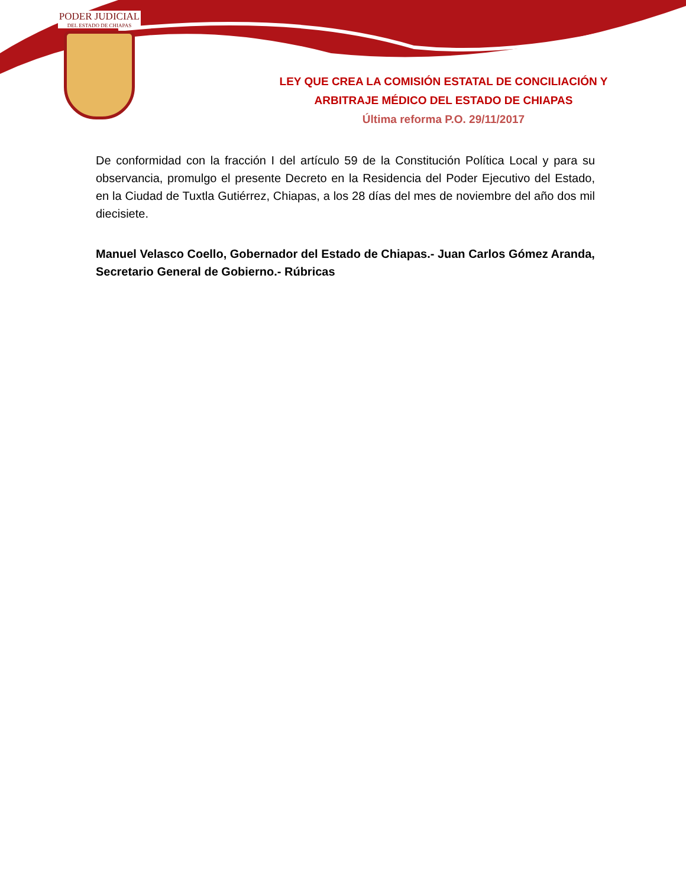PODER JUDICIAL
DEL ESTADO DE CHIAPAS
LEY QUE CREA LA COMISIÓN ESTATAL DE CONCILIACIÓN Y ARBITRAJE MÉDICO DEL ESTADO DE CHIAPAS
Última reforma P.O. 29/11/2017
De conformidad con la fracción I del artículo 59 de la Constitución Política Local y para su observancia, promulgo el presente Decreto en la Residencia del Poder Ejecutivo del Estado, en la Ciudad de Tuxtla Gutiérrez, Chiapas, a los 28 días del mes de noviembre del año dos mil diecisiete.
Manuel Velasco Coello, Gobernador del Estado de Chiapas.- Juan Carlos Gómez Aranda, Secretario General de Gobierno.- Rúbricas